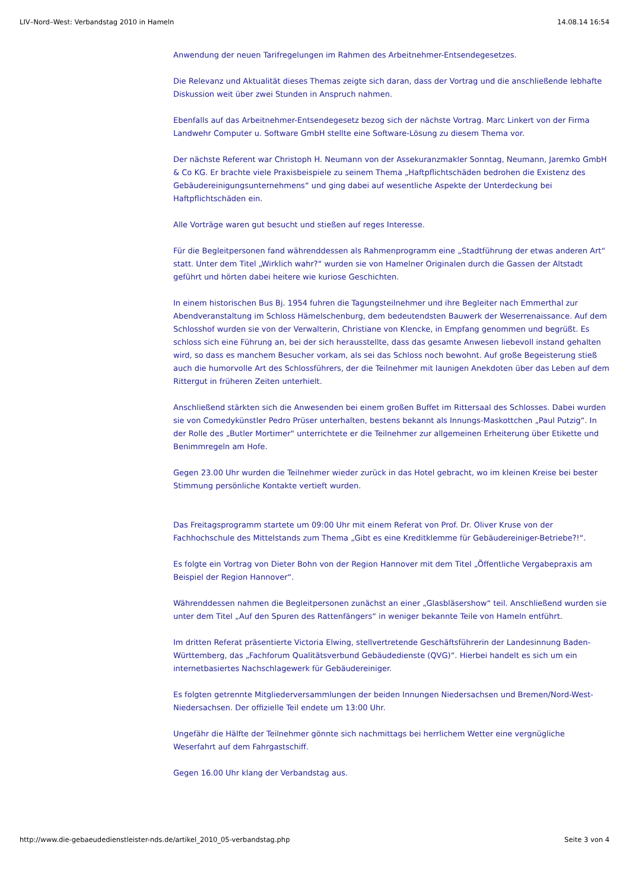LIV–Nord–West: Verbandstag 2010 in Hameln 14.08.14 16:54
Anwendung der neuen Tarifregelungen im Rahmen des Arbeitnehmer-Entsendegesetzes.
Die Relevanz und Aktualität dieses Themas zeigte sich daran, dass der Vortrag und die anschließende lebhafte Diskussion weit über zwei Stunden in Anspruch nahmen.
Ebenfalls auf das Arbeitnehmer-Entsendegesetz bezog sich der nächste Vortrag. Marc Linkert von der Firma Landwehr Computer u. Software GmbH stellte eine Software-Lösung zu diesem Thema vor.
Der nächste Referent war Christoph H. Neumann von der Assekuranzmakler Sonntag, Neumann, Jaremko GmbH & Co KG. Er brachte viele Praxisbeispiele zu seinem Thema „Haftpflichtschäden bedrohen die Existenz des Gebäudereinigungsunternehmens“ und ging dabei auf wesentliche Aspekte der Unterdeckung bei Haftpflichtschäden ein.
Alle Vorträge waren gut besucht und stießen auf reges Interesse.
Für die Begleitpersonen fand währenddessen als Rahmenprogramm eine „Stadtführung der etwas anderen Art“ statt. Unter dem Titel „Wirklich wahr?“ wurden sie von Hamelner Originalen durch die Gassen der Altstadt geführt und hörten dabei heitere wie kuriose Geschichten.
In einem historischen Bus Bj. 1954 fuhren die Tagungsteilnehmer und ihre Begleiter nach Emmerthal zur Abendveranstaltung im Schloss Hämelschenburg, dem bedeutendsten Bauwerk der Weserrenaissance. Auf dem Schlosshof wurden sie von der Verwalterin, Christiane von Klencke, in Empfang genommen und begrüßt. Es schloss sich eine Führung an, bei der sich herausstellte, dass das gesamte Anwesen liebevoll instand gehalten wird, so dass es manchem Besucher vorkam, als sei das Schloss noch bewohnt. Auf große Begeisterung stieß auch die humorvolle Art des Schlossführers, der die Teilnehmer mit launigen Anekdoten über das Leben auf dem Rittergut in früheren Zeiten unterhielt.
Anschließend stärkten sich die Anwesenden bei einem großen Buffet im Rittersaal des Schlosses. Dabei wurden sie von Comedykünstler Pedro Prüser unterhalten, bestens bekannt als Innungs-Maskottchen „Paul Putzig“. In der Rolle des „Butler Mortimer“ unterrichtete er die Teilnehmer zur allgemeinen Erheiterung über Etikette und Benimmregeln am Hofe.
Gegen 23.00 Uhr wurden die Teilnehmer wieder zurück in das Hotel gebracht, wo im kleinen Kreise bei bester Stimmung persönliche Kontakte vertieft wurden.
Das Freitagsprogramm startete um 09:00 Uhr mit einem Referat von Prof. Dr. Oliver Kruse von der Fachhochschule des Mittelstands zum Thema „Gibt es eine Kreditklemme für Gebäudereiniger-Betriebe?!“.
Es folgte ein Vortrag von Dieter Bohn von der Region Hannover mit dem Titel „Öffentliche Vergabepraxis am Beispiel der Region Hannover“.
Währenddessen nahmen die Begleitpersonen zunächst an einer „Glasbläsershow“ teil. Anschließend wurden sie unter dem Titel „Auf den Spuren des Rattenfängers“ in weniger bekannte Teile von Hameln entführt.
Im dritten Referat präsentierte Victoria Elwing, stellvertretende Geschäftsführerin der Landesinnung Baden-Württemberg, das „Fachforum Qualitätsverbund Gebäudedienste (QVG)“. Hierbei handelt es sich um ein internetbasiertes Nachschlagewerk für Gebäudereiniger.
Es folgten getrennte Mitgliederversammlungen der beiden Innungen Niedersachsen und Bremen/Nord-West-Niedersachsen. Der offizielle Teil endete um 13:00 Uhr.
Ungefähr die Hälfte der Teilnehmer gönnte sich nachmittags bei herrlichem Wetter eine vergnügliche Weserfahrt auf dem Fahrgastschiff.
Gegen 16.00 Uhr klang der Verbandstag aus.
http://www.die-gebaeudedienstleister-nds.de/artikel_2010_05-verbandstag.php Seite 3 von 4